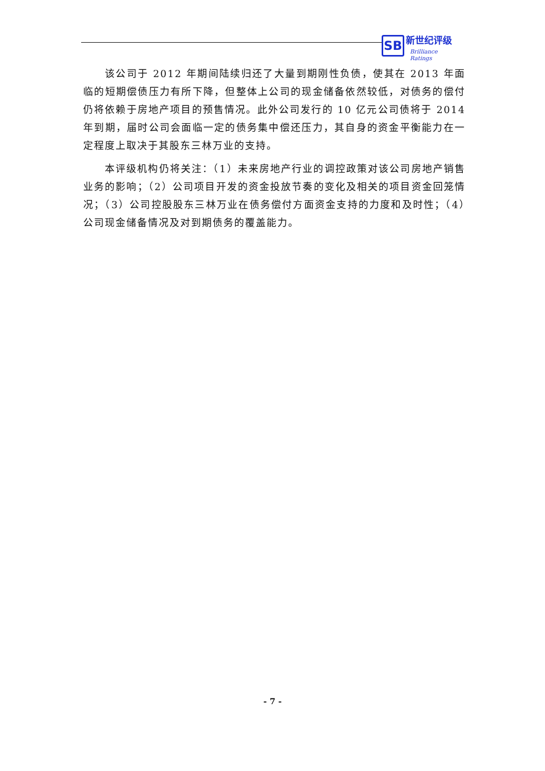SB 新世纪评级
Brilliance Ratings
该公司于 2012 年期间陆续归还了大量到期刚性负债，使其在 2013 年面临的短期偿债压力有所下降，但整体上公司的现金储备依然较低，对债务的偿付仍将依赖于房地产项目的预售情况。此外公司发行的 10 亿元公司债将于 2014 年到期，届时公司会面临一定的债务集中偿还压力，其自身的资金平衡能力在一定程度上取决于其股东三林万业的支持。
本评级机构仍将关注：（1）未来房地产行业的调控政策对该公司房地产销售业务的影响；（2）公司项目开发的资金投放节奏的变化及相关的项目资金回笼情况；（3）公司控股股东三林万业在债务偿付方面资金支持的力度和及时性；（4）公司现金储备情况及对到期债务的覆盖能力。
- 7 -